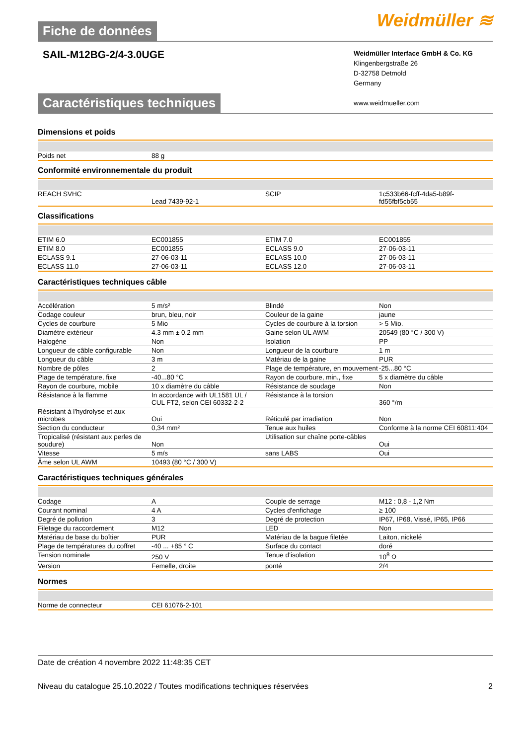Fiche de données
Weidmüller ≋
SAIL-M12BG-2/4-3.0UGE
Weidmüller Interface GmbH & Co. KG
Klingenbergstraße 26
D-32758 Detmold
Germany
www.weidmueller.com
Caractéristiques techniques
Dimensions et poids
| Poids net | 88 g | | |
Conformité environnementale du produit
| REACH SVHC | Lead 7439-92-1 | SCIP | 1c533b66-fcff-4da5-b89f-fd55fbf5cb55 |
Classifications
| ETIM 6.0 | EC001855 | ETIM 7.0 | EC001855 |
| ETIM 8.0 | EC001855 | ECLASS 9.0 | 27-06-03-11 |
| ECLASS 9.1 | 27-06-03-11 | ECLASS 10.0 | 27-06-03-11 |
| ECLASS 11.0 | 27-06-03-11 | ECLASS 12.0 | 27-06-03-11 |
Caractéristiques techniques câble
| Accélération | 5 m/s² | Blindé | Non |
| Codage couleur | brun, bleu, noir | Couleur de la gaine | jaune |
| Cycles de courbure | 5 Mio | Cycles de courbure à la torsion | > 5 Mio. |
| Diamètre extérieur | 4.3 mm ± 0.2 mm | Gaine selon UL AWM | 20549 (80 °C / 300 V) |
| Halogène | Non | Isolation | PP |
| Longueur de câble configurable | Non | Longueur de la courbure | 1 m |
| Longueur du câble | 3 m | Matériau de la gaine | PUR |
| Nombre de pôles | 2 | Plage de température, en mouvement | -25...80 °C |
| Plage de température, fixe | -40...80 °C | Rayon de courbure, min., fixe | 5 x diamètre du câble |
| Rayon de courbure, mobile | 10 x diamètre du câble | Résistance de soudage | Non |
| Résistance à la flamme | In accordance with UL1581 UL / CUL FT2, selon CEI 60332-2-2 | Résistance à la torsion | 360 °/m |
| Résistant à l'hydrolyse et aux microbes | Oui | Réticulé par irradiation | Non |
| Section du conducteur | 0,34 mm² | Tenue aux huiles | Conforme à la norme CEI 60811:404 |
| Tropicalisé (résistant aux perles de soudure) | Non | Utilisation sur chaîne porte-câbles | Oui |
| Vitesse | 5 m/s | sans LABS | Oui |
| Âme selon UL AWM | 10493 (80 °C / 300 V) | | |
Caractéristiques techniques générales
| Codage | A | Couple de serrage | M12 : 0,8 - 1,2 Nm |
| Courant nominal | 4 A | Cycles d'enfichage | ≥ 100 |
| Degré de pollution | 3 | Degré de protection | IP67, IP68, Vissé, IP65, IP66 |
| Filetage du raccordement | M12 | LED | Non |
| Matériau de base du boîtier | PUR | Matériau de la bague filetée | Laiton, nickelé |
| Plage de températures du coffret | -40 ... +85 ° C | Surface du contact | doré |
| Tension nominale | 250 V | Tenue d’isolation | 10<sup>8</sup> Ω |
| Version | Femelle, droite | ponté | 2/4 |
Normes
| Norme de connecteur | CEI 61076-2-101 | | |
Date de création 4 novembre 2022 11:48:35 CET
Niveau du catalogue 25.10.2022 / Toutes modifications techniques réservées 2